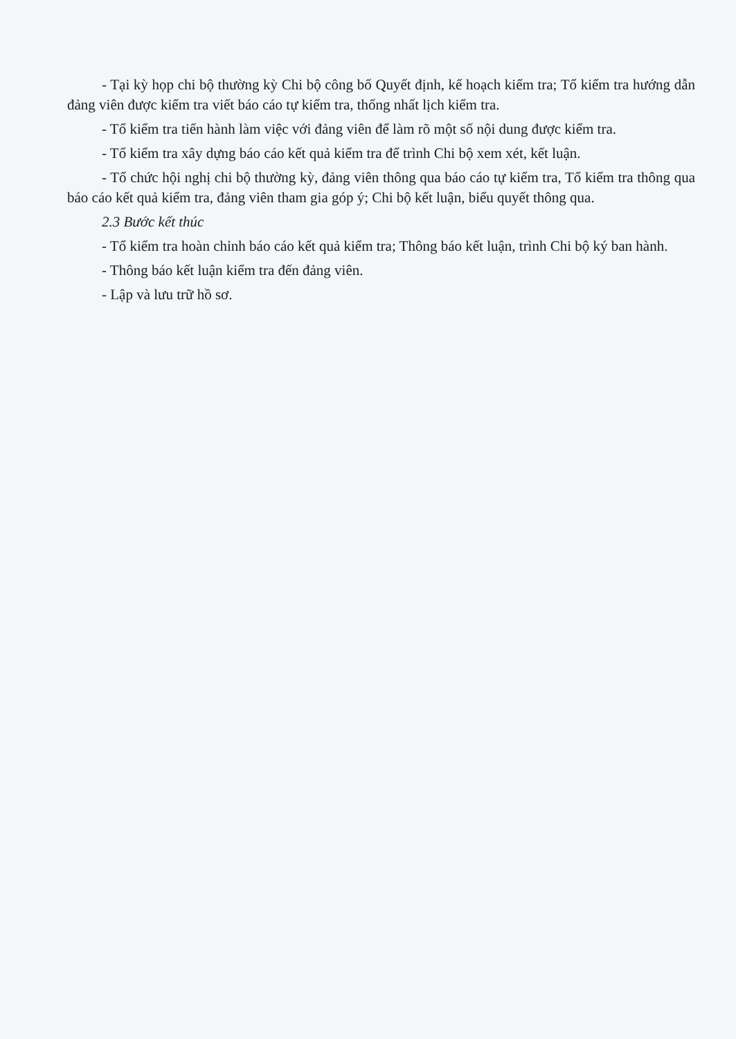- Tại kỳ họp chi bộ thường kỳ Chi bộ công bố Quyết định, kế hoạch kiểm tra; Tổ kiểm tra hướng dẫn đảng viên được kiểm tra viết báo cáo tự kiểm tra, thống nhất lịch kiểm tra.
- Tổ kiểm tra tiến hành làm việc với đảng viên để làm rõ một số nội dung được kiểm tra.
- Tổ kiểm tra xây dựng báo cáo kết quả kiểm tra để trình Chi bộ xem xét, kết luận.
- Tổ chức hội nghị chi bộ thường kỳ, đảng viên thông qua báo cáo tự kiểm tra, Tổ kiểm tra thông qua báo cáo kết quả kiểm tra, đảng viên tham gia góp ý; Chi bộ kết luận, biểu quyết thông qua.
2.3 Bước kết thúc
- Tổ kiểm tra hoàn chỉnh báo cáo kết quả kiểm tra; Thông báo kết luận, trình Chi bộ ký ban hành.
- Thông báo kết luận kiểm tra đến đảng viên.
- Lập và lưu trữ hồ sơ.